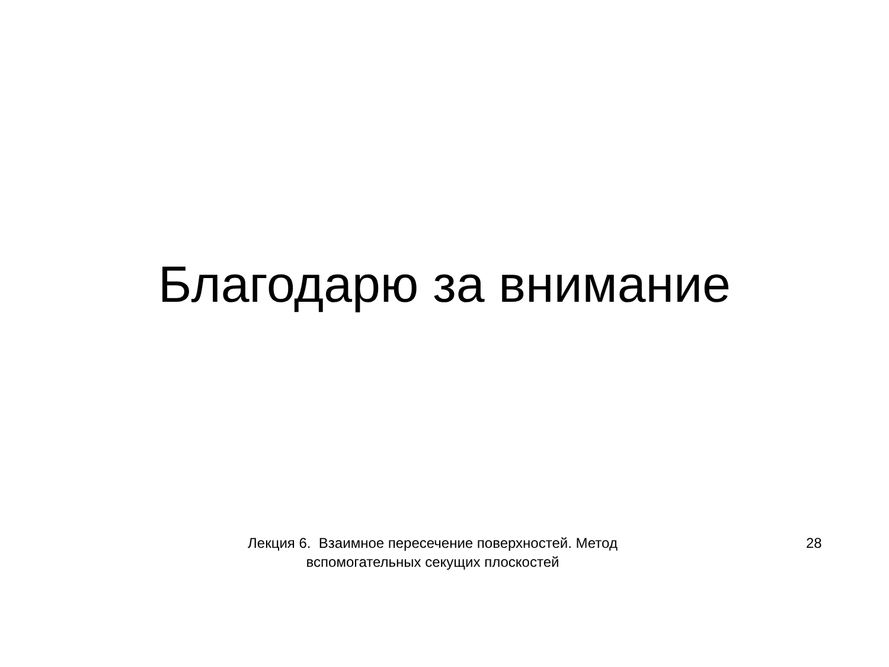Благодарю за внимание
Лекция 6. Взаимное пересечение поверхностей. Метод вспомогательных секущих плоскостей
28